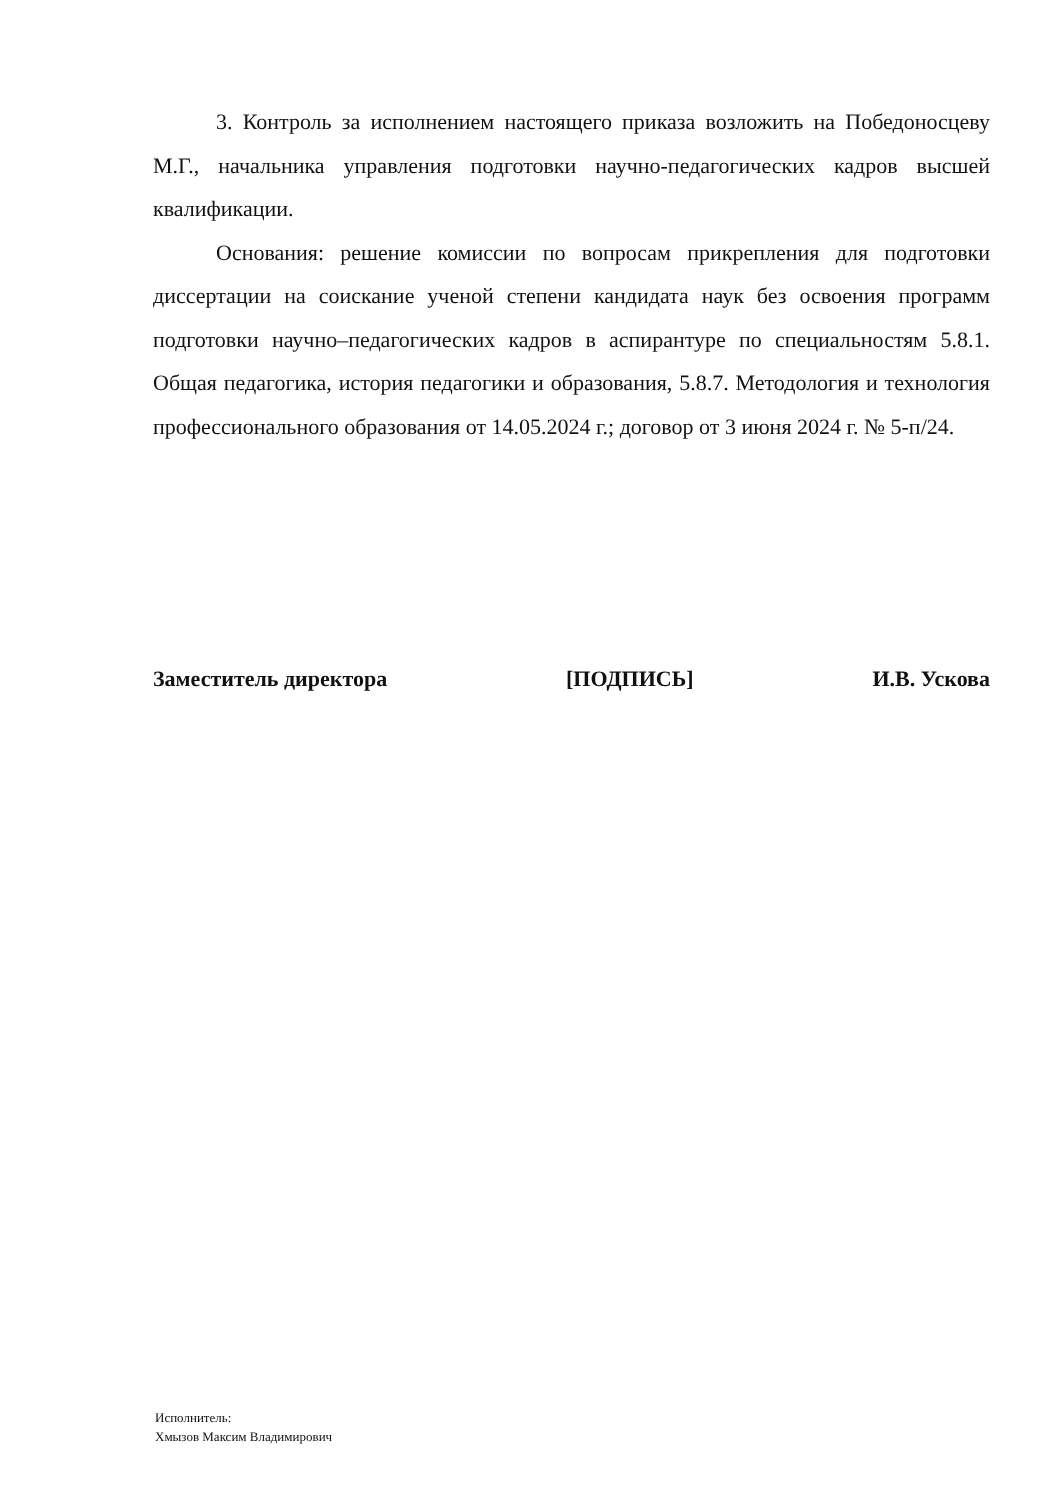3. Контроль за исполнением настоящего приказа возложить на Победоносцеву М.Г., начальника управления подготовки научно-педагогических кадров высшей квалификации.
Основания: решение комиссии по вопросам прикрепления для подготовки диссертации на соискание ученой степени кандидата наук без освоения программ подготовки научно–педагогических кадров в аспирантуре по специальностям 5.8.1. Общая педагогика, история педагогики и образования, 5.8.7. Методология и технология профессионального образования от 14.05.2024 г.; договор от 3 июня 2024 г. № 5-п/24.
Заместитель директора [ПОДПИСЬ] И.В. Ускова
Исполнитель:
Хмызов Максим Владимирович